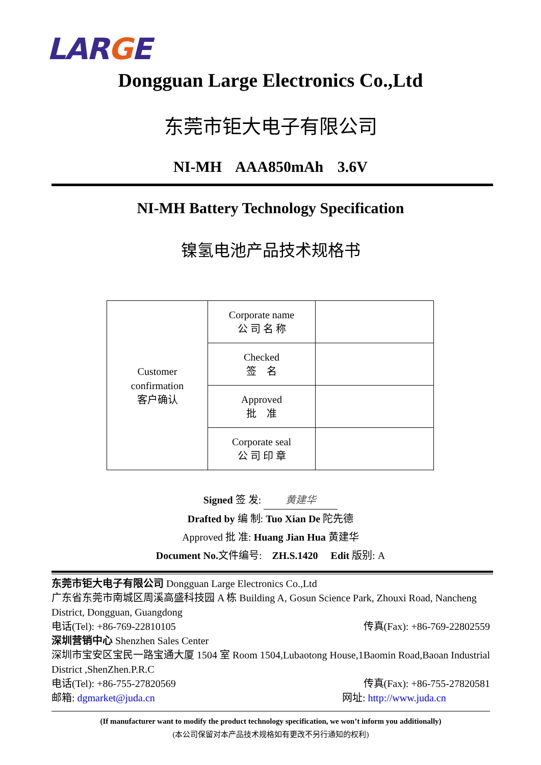LARGE
Dongguan Large Electronics Co.,Ltd
东莞市钜大电子有限公司
NI-MH AAA850mAh 3.6V
NI-MH Battery Technology Specification
镍氢电池产品技术规格书
| Customer confirmation 客户确认 | Corporate name 公 司 名 称 | |
| | Checked 签 名 | |
| | Approved 批 准 | |
| | Corporate seal 公 司 印 章 | |
Signed 签 发: 黄建华
Drafted by 编 制: Tuo Xian De 陀先德
Approved 批 准: Huang Jian Hua 黄建华
Document No. 文件编号: ZH.S.1420 Edit 版别: A
东莞市钜大电子有限公司 Dongguan Large Electronics Co.,Ltd
广东省东莞市南城区周溪高盛科技园 A 栋 Building A, Gosun Science Park, Zhouxi Road, Nancheng District, Dongguan, Guangdong
电话(Tel): +86-769-22810105 传真(Fax): +86-769-22802559
深圳营销中心 Shenzhen Sales Center
深圳市宝安区宝民一路宝通大厦 1504 室 Room 1504,Lubaotong House,1Baomin Road,Baoan Industrial District ,ShenZhen.P.R.C
电话(Tel): +86-755-27820569 传真(Fax): +86-755-27820581
邮箱: dgmarket@juda.cn 网址: http://www.juda.cn
(If manufacturer want to modify the product technology specification, we won’t inform you additionally)
(本公司保留对本产品技术规格如有更改不另行通知的权利)